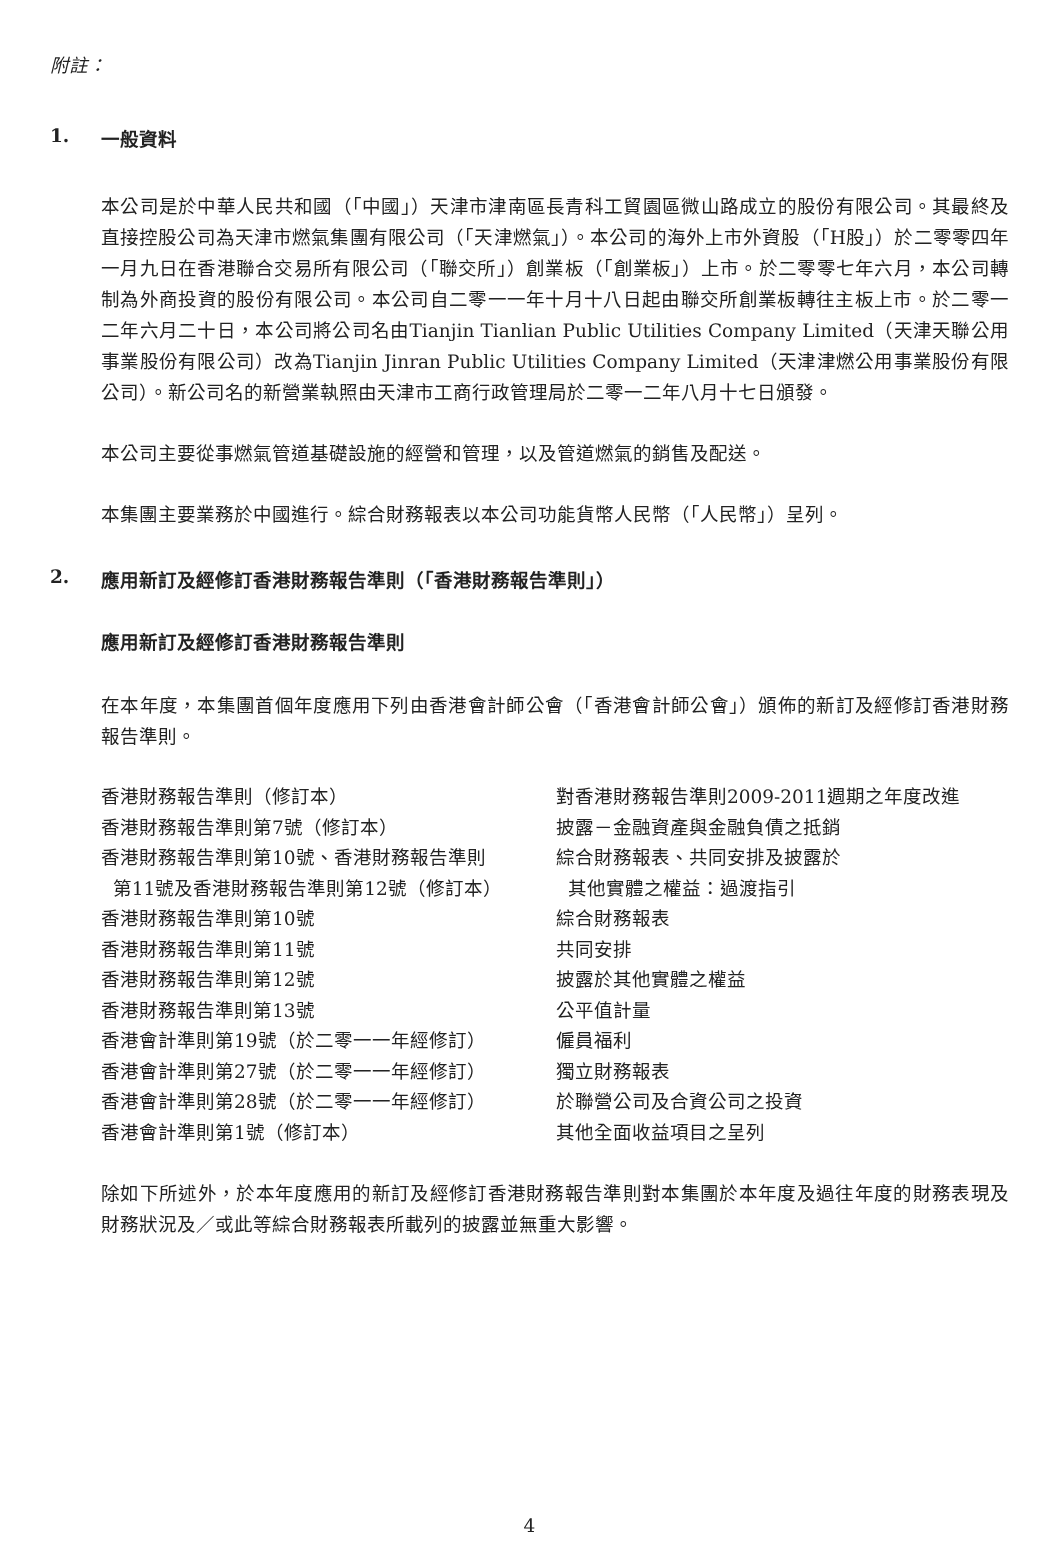附註：
1. 一般資料
本公司是於中華人民共和國（「中國」）天津市津南區長青科工貿園區微山路成立的股份有限公司。其最終及直接控股公司為天津市燃氣集團有限公司（「天津燃氣」）。本公司的海外上市外資股（「H股」）於二零零四年一月九日在香港聯合交易所有限公司（「聯交所」）創業板（「創業板」）上市。於二零零七年六月，本公司轉制為外商投資的股份有限公司。本公司自二零一一年十月十八日起由聯交所創業板轉往主板上市。於二零一二年六月二十日，本公司將公司名由Tianjin Tianlian Public Utilities Company Limited（天津天聯公用事業股份有限公司）改為Tianjin Jinran Public Utilities Company Limited（天津津燃公用事業股份有限公司）。新公司名的新營業執照由天津市工商行政管理局於二零一二年八月十七日頒發。
本公司主要從事燃氣管道基礎設施的經營和管理，以及管道燃氣的銷售及配送。
本集團主要業務於中國進行。綜合財務報表以本公司功能貨幣人民幣（「人民幣」）呈列。
2. 應用新訂及經修訂香港財務報告準則（「香港財務報告準則」）
應用新訂及經修訂香港財務報告準則
在本年度，本集團首個年度應用下列由香港會計師公會（「香港會計師公會」）頒佈的新訂及經修訂香港財務報告準則。
| 香港財務報告準則（修訂本） | 對香港財務報告準則2009-2011週期之年度改進 |
| 香港財務報告準則第7號（修訂本） | 披露－金融資產與金融負債之抵銷 |
| 香港財務報告準則第10號、香港財務報告準則 第11號及香港財務報告準則第12號（修訂本） | 綜合財務報表、共同安排及披露於 其他實體之權益：過渡指引 |
| 香港財務報告準則第10號 | 綜合財務報表 |
| 香港財務報告準則第11號 | 共同安排 |
| 香港財務報告準則第12號 | 披露於其他實體之權益 |
| 香港財務報告準則第13號 | 公平值計量 |
| 香港會計準則第19號（於二零一一年經修訂） | 僱員福利 |
| 香港會計準則第27號（於二零一一年經修訂） | 獨立財務報表 |
| 香港會計準則第28號（於二零一一年經修訂） | 於聯營公司及合資公司之投資 |
| 香港會計準則第1號（修訂本） | 其他全面收益項目之呈列 |
除如下所述外，於本年度應用的新訂及經修訂香港財務報告準則對本集團於本年度及過往年度的財務表現及財務狀況及／或此等綜合財務報表所載列的披露並無重大影響。
4